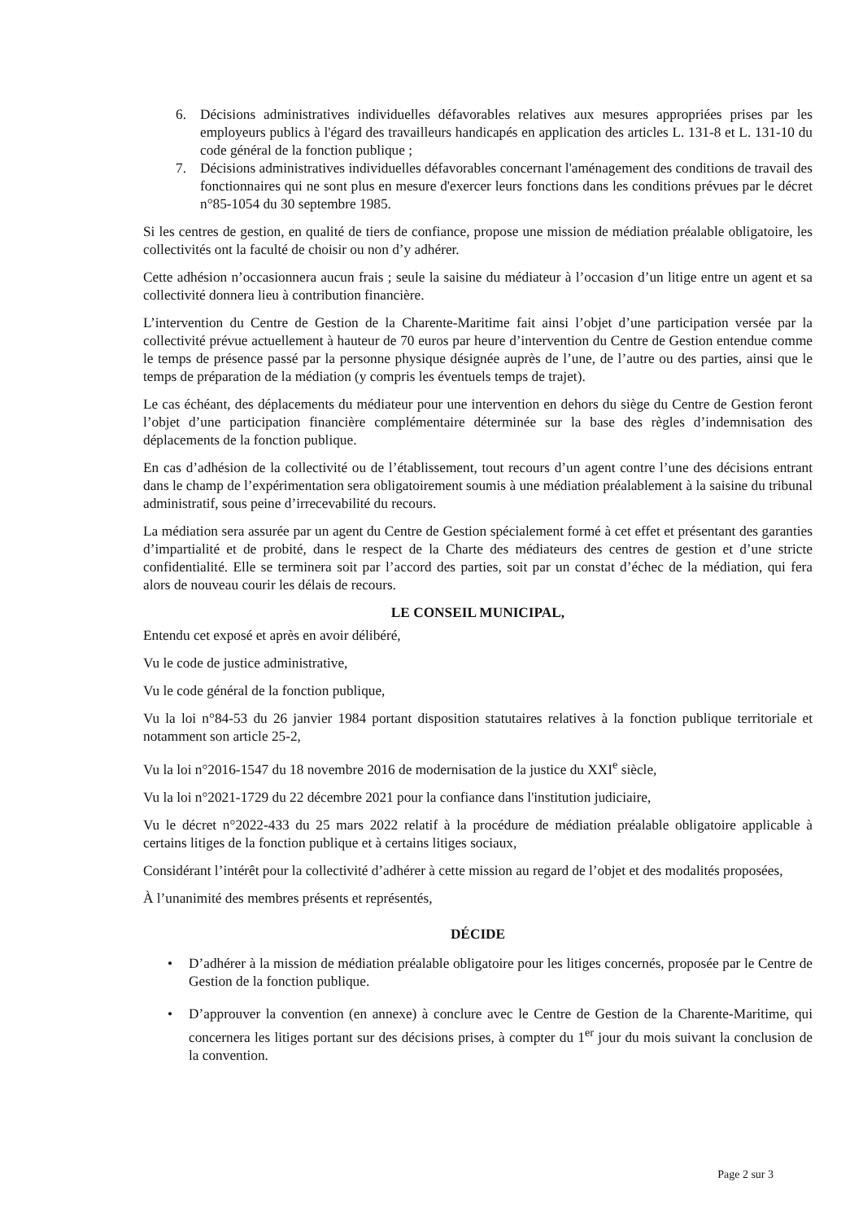6. Décisions administratives individuelles défavorables relatives aux mesures appropriées prises par les employeurs publics à l'égard des travailleurs handicapés en application des articles L. 131-8 et L. 131-10 du code général de la fonction publique ;
7. Décisions administratives individuelles défavorables concernant l'aménagement des conditions de travail des fonctionnaires qui ne sont plus en mesure d'exercer leurs fonctions dans les conditions prévues par le décret n°85-1054 du 30 septembre 1985.
Si les centres de gestion, en qualité de tiers de confiance, propose une mission de médiation préalable obligatoire, les collectivités ont la faculté de choisir ou non d’y adhérer.
Cette adhésion n’occasionnera aucun frais ; seule la saisine du médiateur à l’occasion d’un litige entre un agent et sa collectivité donnera lieu à contribution financière.
L’intervention du Centre de Gestion de la Charente-Maritime fait ainsi l’objet d’une participation versée par la collectivité prévue actuellement à hauteur de 70 euros par heure d’intervention du Centre de Gestion entendue comme le temps de présence passé par la personne physique désignée auprès de l’une, de l’autre ou des parties, ainsi que le temps de préparation de la médiation (y compris les éventuels temps de trajet).
Le cas échéant, des déplacements du médiateur pour une intervention en dehors du siège du Centre de Gestion feront l’objet d’une participation financière complémentaire déterminée sur la base des règles d’indemnisation des déplacements de la fonction publique.
En cas d’adhésion de la collectivité ou de l’établissement, tout recours d’un agent contre l’une des décisions entrant dans le champ de l’expérimentation sera obligatoirement soumis à une médiation préalablement à la saisine du tribunal administratif, sous peine d’irrecevabilité du recours.
La médiation sera assurée par un agent du Centre de Gestion spécialement formé à cet effet et présentant des garanties d’impartialité et de probité, dans le respect de la Charte des médiateurs des centres de gestion et d’une stricte confidentialité. Elle se terminera soit par l’accord des parties, soit par un constat d’échec de la médiation, qui fera alors de nouveau courir les délais de recours.
LE CONSEIL MUNICIPAL,
Entendu cet exposé et après en avoir délibéré,
Vu le code de justice administrative,
Vu le code général de la fonction publique,
Vu la loi n°84-53 du 26 janvier 1984 portant disposition statutaires relatives à la fonction publique territoriale et notamment son article 25-2,
Vu la loi n°2016-1547 du 18 novembre 2016 de modernisation de la justice du XXI<sup>e</sup> siècle,
Vu la loi n°2021-1729 du 22 décembre 2021 pour la confiance dans l'institution judiciaire,
Vu le décret n°2022-433 du 25 mars 2022 relatif à la procédure de médiation préalable obligatoire applicable à certains litiges de la fonction publique et à certains litiges sociaux,
Considérant l’intérêt pour la collectivité d’adhérer à cette mission au regard de l’objet et des modalités proposées,
À l’unanimité des membres présents et représentés,
DÉCIDE
• D’adhérer à la mission de médiation préalable obligatoire pour les litiges concernés, proposée par le Centre de Gestion de la fonction publique.
• D’approuver la convention (en annexe) à conclure avec le Centre de Gestion de la Charente-Maritime, qui concernera les litiges portant sur des décisions prises, à compter du 1<sup>er</sup> jour du mois suivant la conclusion de la convention.
Page 2 sur 3